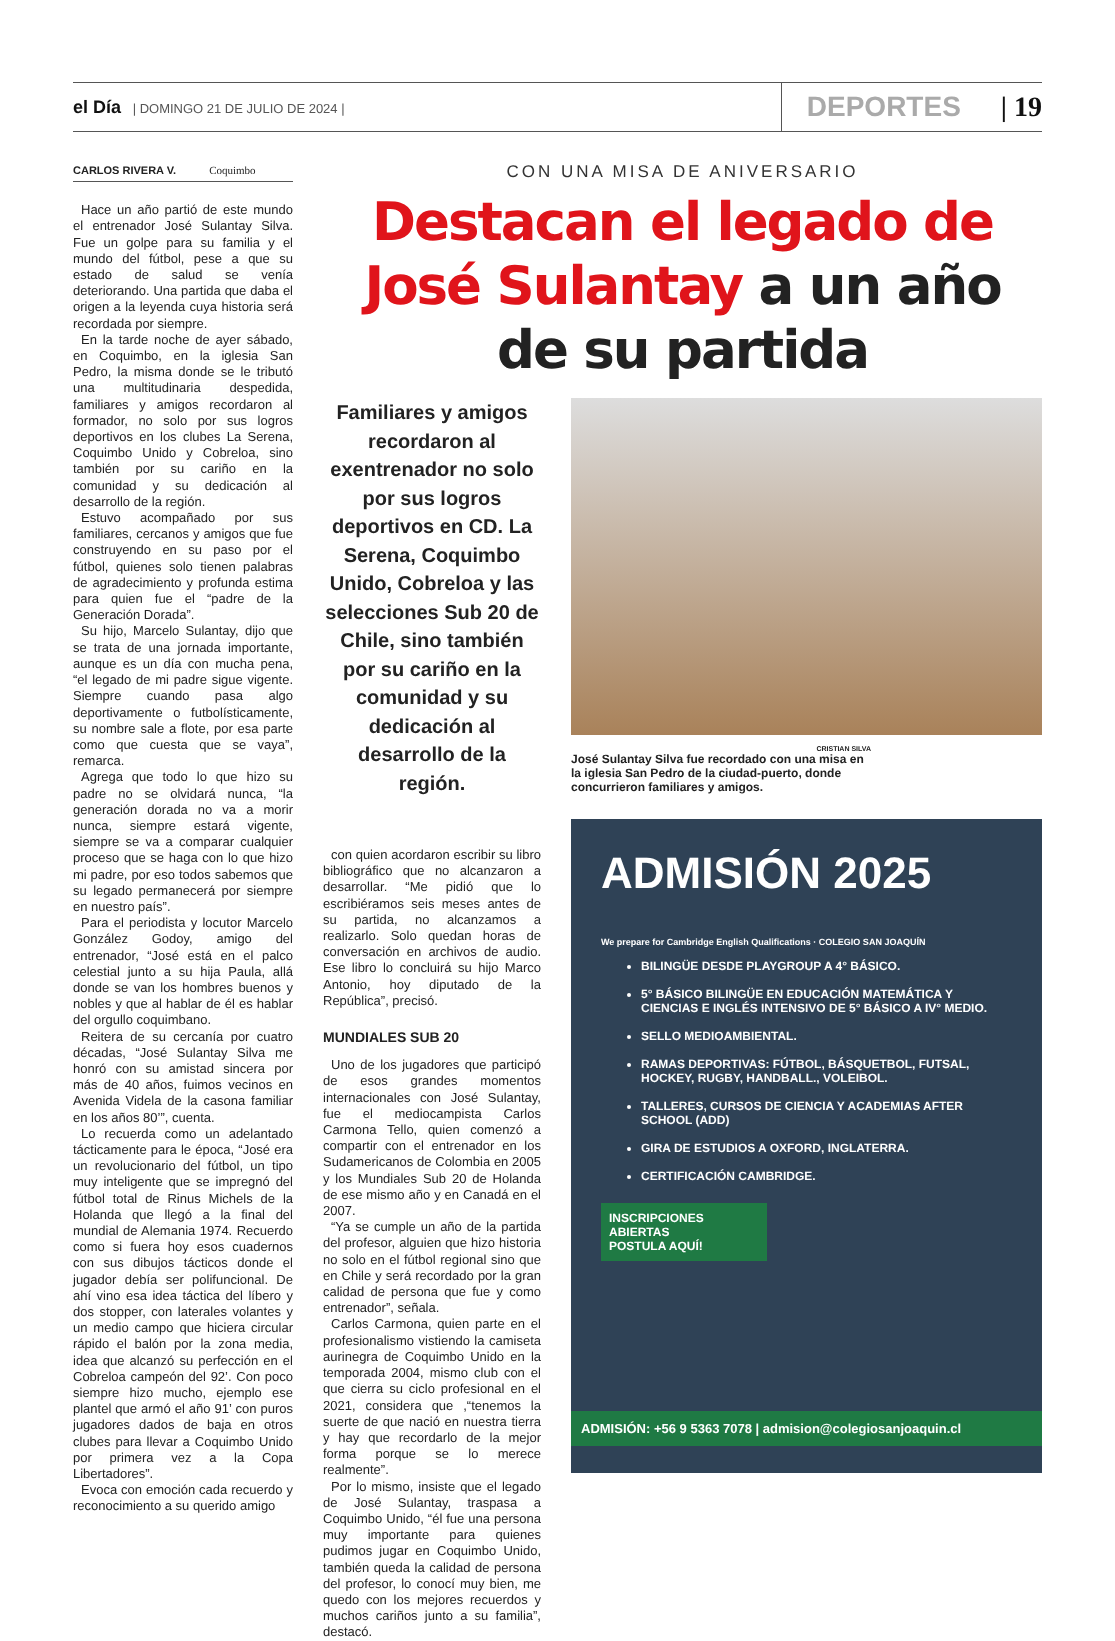el Día | DOMINGO 21 DE JULIO DE 2024 |
DEPORTES | 19
CARLOS RIVERA V. Coquimbo
Hace un año partió de este mundo el entrenador José Sulantay Silva. Fue un golpe para su familia y el mundo del fútbol, pese a que su estado de salud se venía deteriorando. Una partida que daba el origen a la leyenda cuya historia será recordada por siempre.
En la tarde noche de ayer sábado, en Coquimbo, en la iglesia San Pedro, la misma donde se le tributó una multitudinaria despedida, familiares y amigos recordaron al formador, no solo por sus logros deportivos en los clubes La Serena, Coquimbo Unido y Cobreloa, sino también por su cariño en la comunidad y su dedicación al desarrollo de la región.
Estuvo acompañado por sus familiares, cercanos y amigos que fue construyendo en su paso por el fútbol, quienes solo tienen palabras de agradecimiento y profunda estima para quien fue el “padre de la Generación Dorada”.
Su hijo, Marcelo Sulantay, dijo que se trata de una jornada importante, aunque es un día con mucha pena, “el legado de mi padre sigue vigente. Siempre cuando pasa algo deportivamente o futbolísticamente, su nombre sale a flote, por esa parte como que cuesta que se vaya”, remarca.
Agrega que todo lo que hizo su padre no se olvidará nunca, “la generación dorada no va a morir nunca, siempre estará vigente, siempre se va a comparar cualquier proceso que se haga con lo que hizo mi padre, por eso todos sabemos que su legado permanecerá por siempre en nuestro país”.
Para el periodista y locutor Marcelo González Godoy, amigo del entrenador, “José está en el palco celestial junto a su hija Paula, allá donde se van los hombres buenos y nobles y que al hablar de él es hablar del orgullo coquimbano.
Reitera de su cercanía por cuatro décadas, “José Sulantay Silva me honró con su amistad sincera por más de 40 años, fuimos vecinos en Avenida Videla de la casona familiar en los años 80’”, cuenta.
Lo recuerda como un adelantado tácticamente para le época, “José era un revolucionario del fútbol, un tipo muy inteligente que se impregnó del fútbol total de Rinus Michels de la Holanda que llegó a la final del mundial de Alemania 1974. Recuerdo como si fuera hoy esos cuadernos con sus dibujos tácticos donde el jugador debía ser polifuncional. De ahí vino esa idea táctica del líbero y dos stopper, con laterales volantes y un medio campo que hiciera circular rápido el balón por la zona media, idea que alcanzó su perfección en el Cobreloa campeón del 92’. Con poco siempre hizo mucho, ejemplo ese plantel que armó el año 91’ con puros jugadores dados de baja en otros clubes para llevar a Coquimbo Unido por primera vez a la Copa Libertadores”.
Evoca con emoción cada recuerdo y reconocimiento a su querido amigo
CON UNA MISA DE ANIVERSARIO
Destacan el legado de José Sulantay a un año de su partida
Familiares y amigos recordaron al exentrenador no solo por sus logros deportivos en CD. La Serena, Coquimbo Unido, Cobreloa y las selecciones Sub 20 de Chile, sino también por su cariño en la comunidad y su dedicación al desarrollo de la región.
con quien acordaron escribir su libro bibliográfico que no alcanzaron a desarrollar. “Me pidió que lo escribiéramos seis meses antes de su partida, no alcanzamos a realizarlo. Solo quedan horas de conversación en archivos de audio. Ese libro lo concluirá su hijo Marco Antonio, hoy diputado de la República”, precisó.
MUNDIALES SUB 20
Uno de los jugadores que participó de esos grandes momentos internacionales con José Sulantay, fue el mediocampista Carlos Carmona Tello, quien comenzó a compartir con el entrenador en los Sudamericanos de Colombia en 2005 y los Mundiales Sub 20 de Holanda de ese mismo año y en Canadá en el 2007.
“Ya se cumple un año de la partida del profesor, alguien que hizo historia no solo en el fútbol regional sino que en Chile y será recordado por la gran calidad de persona que fue y como entrenador”, señala.
Carlos Carmona, quien parte en el profesionalismo vistiendo la camiseta aurinegra de Coquimbo Unido en la temporada 2004, mismo club con el que cierra su ciclo profesional en el 2021, considera que ,“tenemos la suerte de que nació en nuestra tierra y hay que recordarlo de la mejor forma porque se lo merece realmente”.
Por lo mismo, insiste que el legado de José Sulantay, traspasa a Coquimbo Unido, “él fue una persona muy importante para quienes pudimos jugar en Coquimbo Unido, también queda la calidad de persona del profesor, lo conocí muy bien, me quedo con los mejores recuerdos y muchos cariños junto a su familia”, destacó.
CRISTIAN SILVA
José Sulantay Silva fue recordado con una misa en la iglesia San Pedro de la ciudad-puerto, donde concurrieron familiares y amigos.
ADMISIÓN 2025
We prepare for Cambridge English Qualifications · COLEGIO SAN JOAQUÍN
BILINGÜE DESDE PLAYGROUP A 4° BÁSICO.
5° BÁSICO BILINGÜE EN EDUCACIÓN MATEMÁTICA Y CIENCIAS E INGLÉS INTENSIVO DE 5° BÁSICO A IV° MEDIO.
SELLO MEDIOAMBIENTAL.
RAMAS DEPORTIVAS: FÚTBOL, BÁSQUETBOL, FUTSAL, HOCKEY, RUGBY, HANDBALL., VOLEIBOL.
TALLERES, CURSOS DE CIENCIA Y ACADEMIAS AFTER SCHOOL (ADD)
GIRA DE ESTUDIOS A OXFORD, INGLATERRA.
CERTIFICACIÓN CAMBRIDGE.
INSCRIPCIONES ABIERTAS
POSTULA AQUÍ!
ADMISIÓN: +56 9 5363 7078 | admision@colegiosanjoaquin.cl